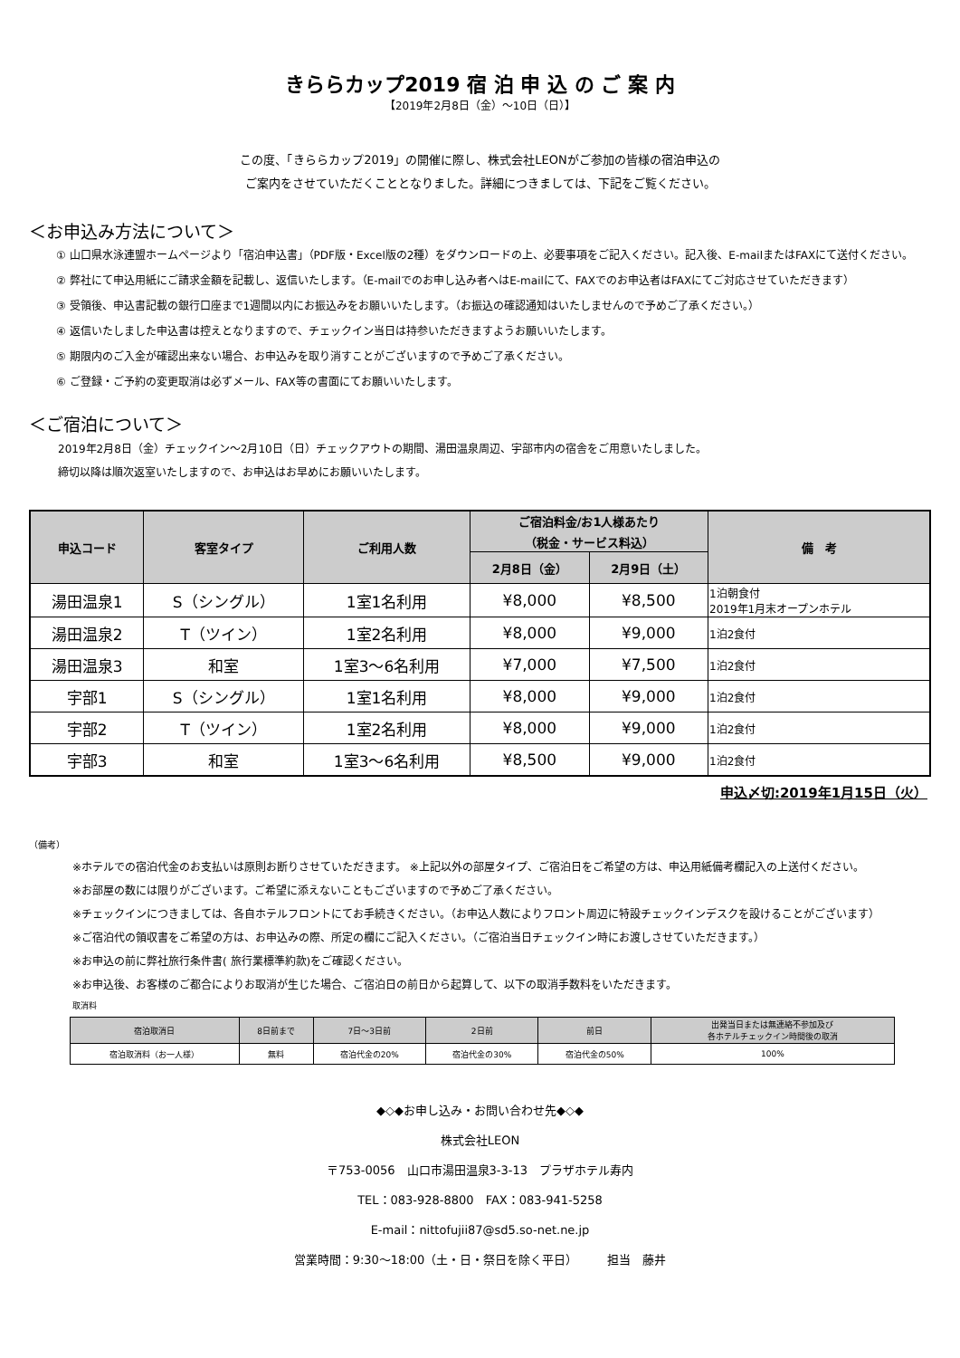きららカップ2019 宿 泊 申 込 の ご 案 内
【2019年2月8日（金）～10日（日）】
この度、「きららカップ2019」の開催に際し、株式会社LEONがご参加の皆様の宿泊申込の
ご案内をさせていただくこととなりました。詳細につきましては、下記をご覧ください。
＜お申込み方法について＞
① 山口県水泳連盟ホームページより「宿泊申込書」（PDF版・Excel版の2種）をダウンロードの上、必要事項をご記入ください。記入後、E-mailまたはFAXにて送付ください。
② 弊社にて申込用紙にご請求金額を記載し、返信いたします。（E-mailでのお申し込み者へはE-mailにて、FAXでのお申込者はFAXにてご対応させていただきます）
③ 受領後、申込書記載の銀行口座まで1週間以内にお振込みをお願いいたします。（お振込の確認通知はいたしませんので予めご了承ください。）
④ 返信いたしました申込書は控えとなりますので、チェックイン当日は持参いただきますようお願いいたします。
⑤ 期限内のご入金が確認出来ない場合、お申込みを取り消すことがございますので予めご了承ください。
⑥ ご登録・ご予約の変更取消は必ずメール、FAX等の書面にてお願いいたします。
＜ご宿泊について＞
2019年2月8日（金）チェックイン～2月10日（日）チェックアウトの期間、湯田温泉周辺、宇部市内の宿舎をご用意いたしました。
締切以降は順次返室いたしますので、お申込はお早めにお願いいたします。
| 申込コード | 客室タイプ | ご利用人数 | ご宿泊料金/お1人様あたり （税金・サービス料込） | | 備 考 |
| --- | --- | --- | --- | --- | --- |
| | | | 2月8日（金） | 2月9日（土） | |
| 湯田温泉1 | S（シングル） | 1室1名利用 | ¥8,000 | ¥8,500 | 1泊朝食付 2019年1月末オープンホテル |
| 湯田温泉2 | T（ツイン） | 1室2名利用 | ¥8,000 | ¥9,000 | 1泊2食付 |
| 湯田温泉3 | 和室 | 1室3～6名利用 | ¥7,000 | ¥7,500 | 1泊2食付 |
| 宇部1 | S（シングル） | 1室1名利用 | ¥8,000 | ¥9,000 | 1泊2食付 |
| 宇部2 | T（ツイン） | 1室2名利用 | ¥8,000 | ¥9,000 | 1泊2食付 |
| 宇部3 | 和室 | 1室3～6名利用 | ¥8,500 | ¥9,000 | 1泊2食付 |
申込〆切:2019年1月15日（火）
（備考）
※ホテルでの宿泊代金のお支払いは原則お断りさせていただきます。 ※上記以外の部屋タイプ、ご宿泊日をご希望の方は、申込用紙備考欄記入の上送付ください。
※お部屋の数には限りがございます。ご希望に添えないこともございますので予めご了承ください。
※チェックインにつきましては、各自ホテルフロントにてお手続きください。（お申込人数によりフロント周辺に特設チェックインデスクを設けることがございます）
※ご宿泊代の領収書をご希望の方は、お申込みの際、所定の欄にご記入ください。（ご宿泊当日チェックイン時にお渡しさせていただきます。）
※お申込の前に弊社旅行条件書( 旅行業標準約款)をご確認ください。
※お申込後、お客様のご都合によりお取消が生じた場合、ご宿泊日の前日から起算して、以下の取消手数料をいただきます。
取消料
| 宿泊取消日 | 8日前まで | 7日～3日前 | 2日前 | 前日 | 出発当日または無連絡不参加及び 各ホテルチェックイン時間後の取消 |
| --- | --- | --- | --- | --- | --- |
| 宿泊取消料（お一人様） | 無料 | 宿泊代金の20% | 宿泊代金の30% | 宿泊代金の50% | 100% |
◆◇◆お申し込み・お問い合わせ先◆◇◆
株式会社LEON
〒753-0056　山口市湯田温泉3-3-13　プラザホテル寿内
TEL：083-928-8800　FAX：083-941-5258
E-mail：nittofujii87@sd5.so-net.ne.jp
営業時間：9:30～18:00（土・日・祭日を除く平日）　　　担当　藤井